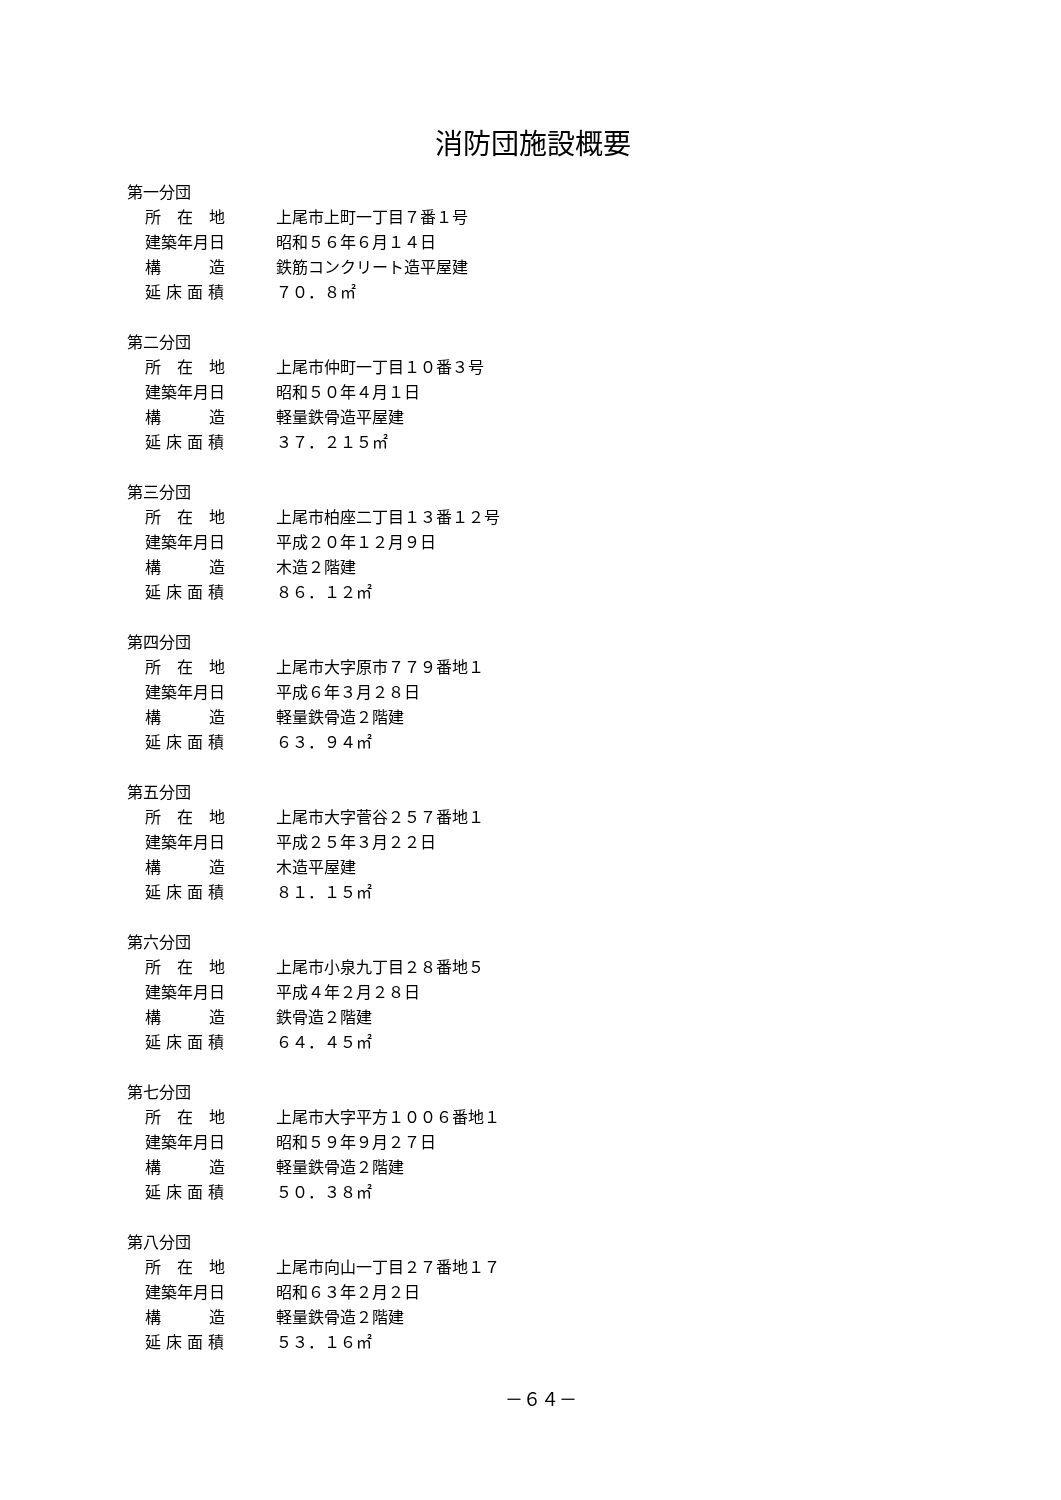消防団施設概要
第一分団
所　在　地 上尾市上町一丁目７番１号
建築年月日 昭和５６年６月１４日
構　　　造 鉄筋コンクリート造平屋建
延 床 面 積 ７０．８㎡
第二分団
所　在　地 上尾市仲町一丁目１０番３号
建築年月日 昭和５０年４月１日
構　　　造 軽量鉄骨造平屋建
延 床 面 積 ３７．２１５㎡
第三分団
所　在　地 上尾市柏座二丁目１３番１２号
建築年月日 平成２０年１２月９日
構　　　造 木造２階建
延 床 面 積 ８６．１２㎡
第四分団
所　在　地 上尾市大字原市７７９番地１
建築年月日 平成６年３月２８日
構　　　造 軽量鉄骨造２階建
延 床 面 積 ６３．９４㎡
第五分団
所　在　地 上尾市大字菅谷２５７番地１
建築年月日 平成２５年３月２２日
構　　　造 木造平屋建
延 床 面 積 ８１．１５㎡
第六分団
所　在　地 上尾市小泉九丁目２８番地５
建築年月日 平成４年２月２８日
構　　　造 鉄骨造２階建
延 床 面 積 ６４．４５㎡
第七分団
所　在　地 上尾市大字平方１００６番地１
建築年月日 昭和５９年９月２７日
構　　　造 軽量鉄骨造２階建
延 床 面 積 ５０．３８㎡
第八分団
所　在　地 上尾市向山一丁目２７番地１７
建築年月日 昭和６３年２月２日
構　　　造 軽量鉄骨造２階建
延 床 面 積 ５３．１６㎡
－６４－